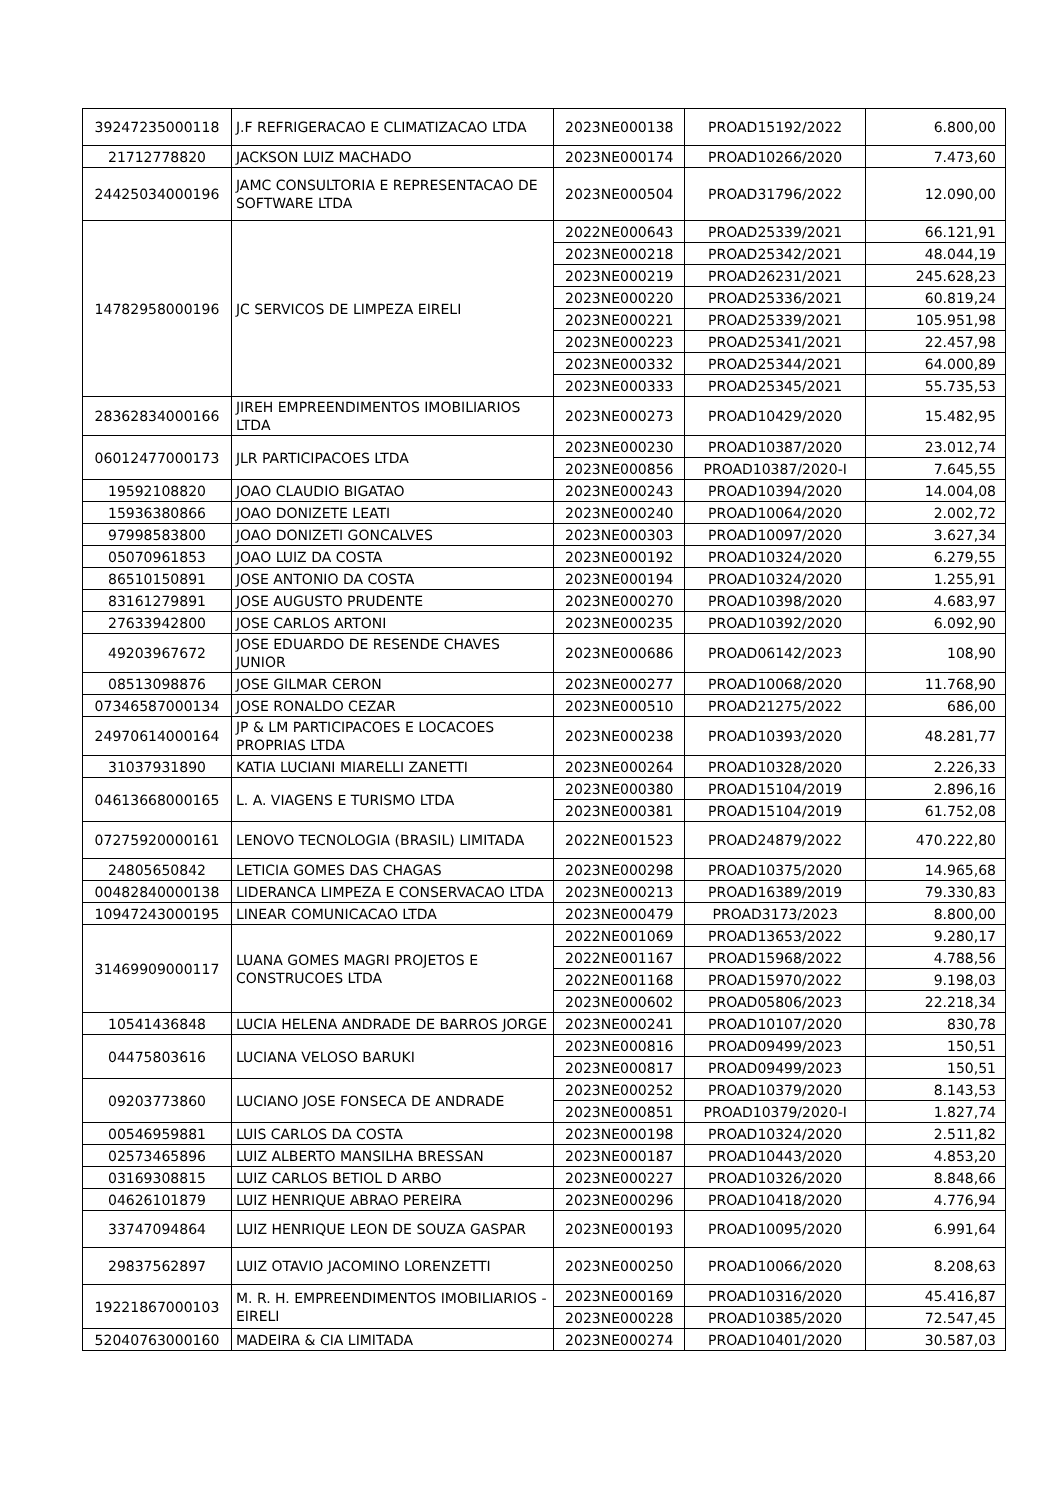| 39247235000118 | J.F REFRIGERACAO E CLIMATIZACAO LTDA | 2023NE000138 | PROAD15192/2022 | 6.800,00 |
| 21712778820 | JACKSON LUIZ MACHADO | 2023NE000174 | PROAD10266/2020 | 7.473,60 |
| 24425034000196 | JAMC CONSULTORIA E REPRESENTACAO DE SOFTWARE LTDA | 2023NE000504 | PROAD31796/2022 | 12.090,00 |
| 14782958000196 | JC SERVICOS DE LIMPEZA EIRELI | 2022NE000643 | PROAD25339/2021 | 66.121,91 |
| | | 2023NE000218 | PROAD25342/2021 | 48.044,19 |
| | | 2023NE000219 | PROAD26231/2021 | 245.628,23 |
| | | 2023NE000220 | PROAD25336/2021 | 60.819,24 |
| | | 2023NE000221 | PROAD25339/2021 | 105.951,98 |
| | | 2023NE000223 | PROAD25341/2021 | 22.457,98 |
| | | 2023NE000332 | PROAD25344/2021 | 64.000,89 |
| | | 2023NE000333 | PROAD25345/2021 | 55.735,53 |
| 28362834000166 | JIREH EMPREENDIMENTOS IMOBILIARIOS LTDA | 2023NE000273 | PROAD10429/2020 | 15.482,95 |
| 06012477000173 | JLR PARTICIPACOES LTDA | 2023NE000230 | PROAD10387/2020 | 23.012,74 |
| | | 2023NE000856 | PROAD10387/2020-I | 7.645,55 |
| 19592108820 | JOAO CLAUDIO BIGATAO | 2023NE000243 | PROAD10394/2020 | 14.004,08 |
| 15936380866 | JOAO DONIZETE LEATI | 2023NE000240 | PROAD10064/2020 | 2.002,72 |
| 97998583800 | JOAO DONIZETI GONCALVES | 2023NE000303 | PROAD10097/2020 | 3.627,34 |
| 05070961853 | JOAO LUIZ DA COSTA | 2023NE000192 | PROAD10324/2020 | 6.279,55 |
| 86510150891 | JOSE ANTONIO DA COSTA | 2023NE000194 | PROAD10324/2020 | 1.255,91 |
| 83161279891 | JOSE AUGUSTO PRUDENTE | 2023NE000270 | PROAD10398/2020 | 4.683,97 |
| 27633942800 | JOSE CARLOS ARTONI | 2023NE000235 | PROAD10392/2020 | 6.092,90 |
| 49203967672 | JOSE EDUARDO DE RESENDE CHAVES JUNIOR | 2023NE000686 | PROAD06142/2023 | 108,90 |
| 08513098876 | JOSE GILMAR CERON | 2023NE000277 | PROAD10068/2020 | 11.768,90 |
| 07346587000134 | JOSE RONALDO CEZAR | 2023NE000510 | PROAD21275/2022 | 686,00 |
| 24970614000164 | JP & LM PARTICIPACOES E LOCACOES PROPRIAS LTDA | 2023NE000238 | PROAD10393/2020 | 48.281,77 |
| 31037931890 | KATIA LUCIANI MIARELLI ZANETTI | 2023NE000264 | PROAD10328/2020 | 2.226,33 |
| 04613668000165 | L. A. VIAGENS E TURISMO LTDA | 2023NE000380 | PROAD15104/2019 | 2.896,16 |
| | | 2023NE000381 | PROAD15104/2019 | 61.752,08 |
| 07275920000161 | LENOVO TECNOLOGIA (BRASIL) LIMITADA | 2022NE001523 | PROAD24879/2022 | 470.222,80 |
| 24805650842 | LETICIA GOMES DAS CHAGAS | 2023NE000298 | PROAD10375/2020 | 14.965,68 |
| 00482840000138 | LIDERANCA LIMPEZA E CONSERVACAO LTDA | 2023NE000213 | PROAD16389/2019 | 79.330,83 |
| 10947243000195 | LINEAR COMUNICACAO LTDA | 2023NE000479 | PROAD3173/2023 | 8.800,00 |
| 31469909000117 | LUANA GOMES MAGRI PROJETOS E CONSTRUCOES LTDA | 2022NE001069 | PROAD13653/2022 | 9.280,17 |
| | | 2022NE001167 | PROAD15968/2022 | 4.788,56 |
| | | 2022NE001168 | PROAD15970/2022 | 9.198,03 |
| | | 2023NE000602 | PROAD05806/2023 | 22.218,34 |
| 10541436848 | LUCIA HELENA ANDRADE DE BARROS JORGE | 2023NE000241 | PROAD10107/2020 | 830,78 |
| 04475803616 | LUCIANA VELOSO BARUKI | 2023NE000816 | PROAD09499/2023 | 150,51 |
| | | 2023NE000817 | PROAD09499/2023 | 150,51 |
| 09203773860 | LUCIANO JOSE FONSECA DE ANDRADE | 2023NE000252 | PROAD10379/2020 | 8.143,53 |
| | | 2023NE000851 | PROAD10379/2020-I | 1.827,74 |
| 00546959881 | LUIS CARLOS DA COSTA | 2023NE000198 | PROAD10324/2020 | 2.511,82 |
| 02573465896 | LUIZ ALBERTO MANSILHA BRESSAN | 2023NE000187 | PROAD10443/2020 | 4.853,20 |
| 03169308815 | LUIZ CARLOS BETIOL D ARBO | 2023NE000227 | PROAD10326/2020 | 8.848,66 |
| 04626101879 | LUIZ HENRIQUE ABRAO PEREIRA | 2023NE000296 | PROAD10418/2020 | 4.776,94 |
| 33747094864 | LUIZ HENRIQUE LEON DE SOUZA GASPAR | 2023NE000193 | PROAD10095/2020 | 6.991,64 |
| 29837562897 | LUIZ OTAVIO JACOMINO LORENZETTI | 2023NE000250 | PROAD10066/2020 | 8.208,63 |
| 19221867000103 | M. R. H. EMPREENDIMENTOS IMOBILIARIOS - EIRELI | 2023NE000169 | PROAD10316/2020 | 45.416,87 |
| | | 2023NE000228 | PROAD10385/2020 | 72.547,45 |
| 52040763000160 | MADEIRA & CIA LIMITADA | 2023NE000274 | PROAD10401/2020 | 30.587,03 |